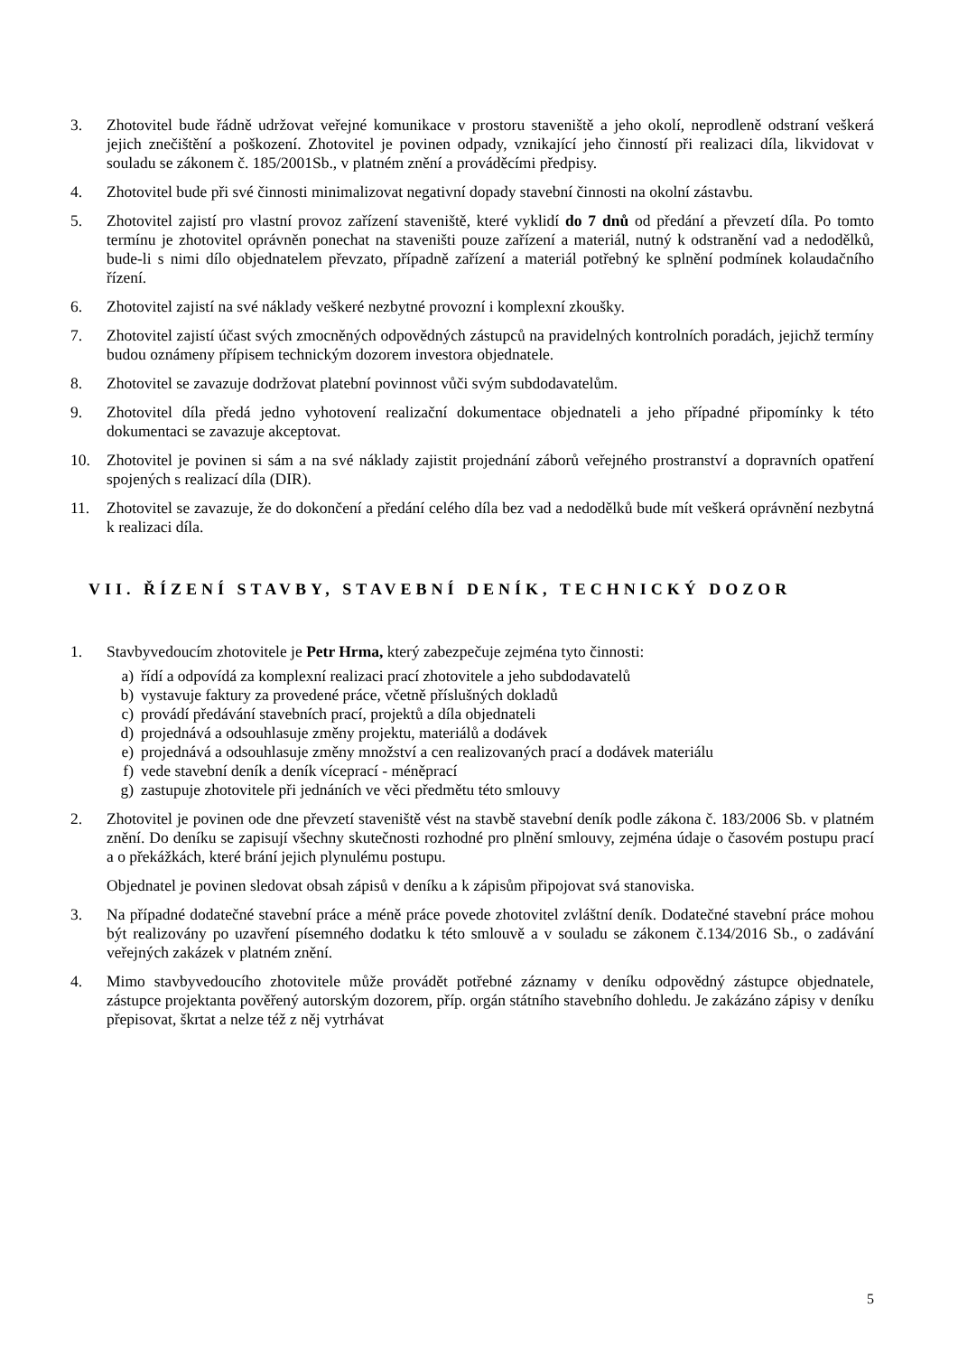3. Zhotovitel bude řádně udržovat veřejné komunikace v prostoru staveniště a jeho okolí, neprodleně odstraní veškerá jejich znečištění a poškození. Zhotovitel je povinen odpady, vznikající jeho činností při realizaci díla, likvidovat v souladu se zákonem č. 185/2001Sb., v platném znění a prováděcími předpisy.
4. Zhotovitel bude při své činnosti minimalizovat negativní dopady stavební činnosti na okolní zástavbu.
5. Zhotovitel zajistí pro vlastní provoz zařízení staveniště, které vyklidí do 7 dnů od předání a převzetí díla. Po tomto termínu je zhotovitel oprávněn ponechat na staveništi pouze zařízení a materiál, nutný k odstranění vad a nedodělků, bude-li s nimi dílo objednatelem převzato, případně zařízení a materiál potřebný ke splnění podmínek kolaudačního řízení.
6. Zhotovitel zajistí na své náklady veškeré nezbytné provozní i komplexní zkoušky.
7. Zhotovitel zajistí účast svých zmocněných odpovědných zástupců na pravidelných kontrolních poradách, jejichž termíny budou oznámeny přípisem technickým dozorem investora objednatele.
8. Zhotovitel se zavazuje dodržovat platební povinnost vůči svým subdodavatelům.
9. Zhotovitel díla předá jedno vyhotovení realizační dokumentace objednateli a jeho případné připomínky k této dokumentaci se zavazuje akceptovat.
10. Zhotovitel je povinen si sám a na své náklady zajistit projednání záborů veřejného prostranství a dopravních opatření spojených s realizací díla (DIR).
11. Zhotovitel se zavazuje, že do dokončení a předání celého díla bez vad a nedodělků bude mít veškerá oprávnění nezbytná k realizaci díla.
VII. ŘÍZENÍ STAVBY, STAVEBNÍ DENÍK, TECHNICKÝ DOZOR
1. Stavbyvedoucím zhotovitele je Petr Hrma, který zabezpečuje zejména tyto činnosti:
a) řídí a odpovídá za komplexní realizaci prací zhotovitele a jeho subdodavatelů
b) vystavuje faktury za provedené práce, včetně příslušných dokladů
c) provádí předávání stavebních prací, projektů a díla objednateli
d) projednává a odsouhlasuje změny projektu, materiálů a dodávek
e) projednává a odsouhlasuje změny množství a cen realizovaných prací a dodávek materiálu
f) vede stavební deník a deník víceprací - méněprací
g) zastupuje zhotovitele při jednáních ve věci předmětu této smlouvy
2. Zhotovitel je povinen ode dne převzetí staveniště vést na stavbě stavební deník podle zákona č. 183/2006 Sb. v platném znění. Do deníku se zapisují všechny skutečnosti rozhodné pro plnění smlouvy, zejména údaje o časovém postupu prací a o překážkách, které brání jejich plynulému postupu.
Objednatel je povinen sledovat obsah zápisů v deníku a k zápisům připojovat svá stanoviska.
3. Na případné dodatečné stavební práce a méně práce povede zhotovitel zvláštní deník. Dodatečné stavební práce mohou být realizovány po uzavření písemného dodatku k této smlouvě a v souladu se zákonem č.134/2016 Sb., o zadávání veřejných zakázek v platném znění.
4. Mimo stavbyvedoucího zhotovitele může provádět potřebné záznamy v deníku odpovědný zástupce objednatele, zástupce projektanta pověřený autorským dozorem, příp. orgán státního stavebního dohledu. Je zakázáno zápisy v deníku přepisovat, škrtat a nelze též z něj vytrhávat
5